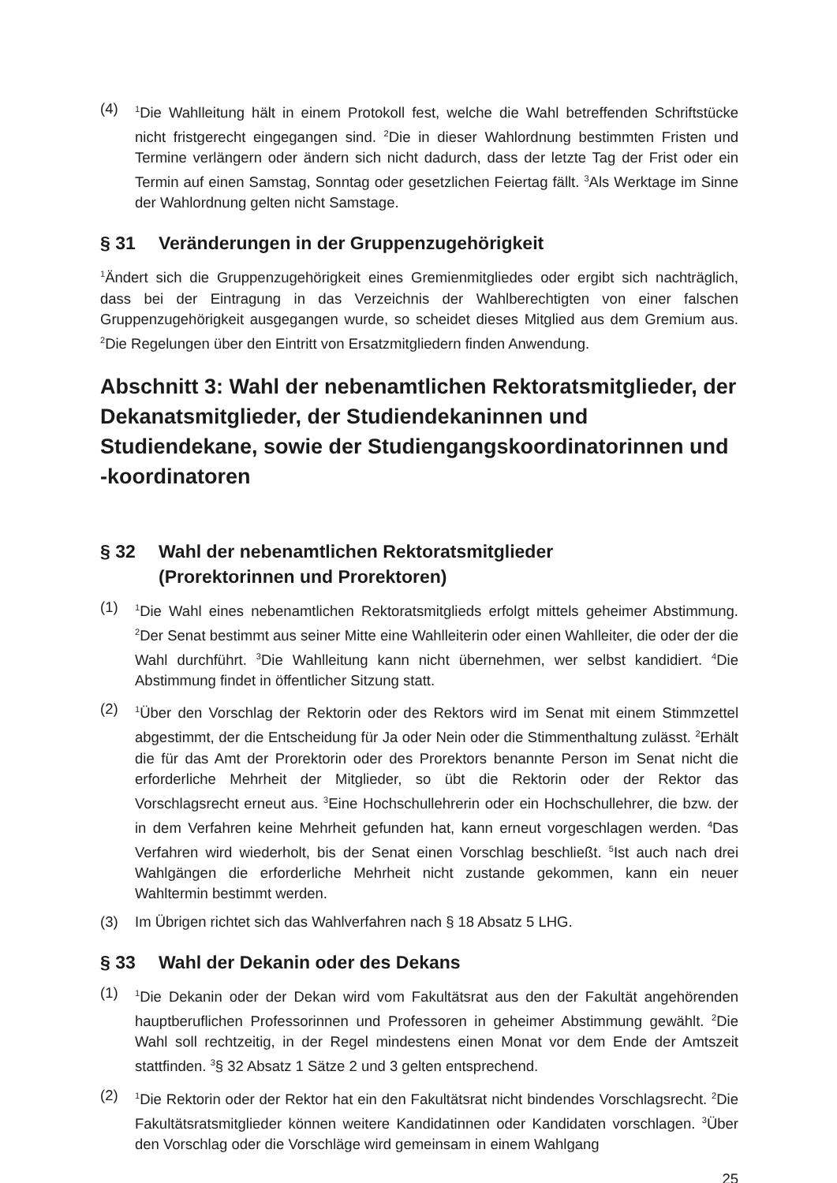(4) <sup>1</sup>Die Wahlleitung hält in einem Protokoll fest, welche die Wahl betreffenden Schriftstücke nicht fristgerecht eingegangen sind. <sup>2</sup>Die in dieser Wahlordnung bestimmten Fristen und Termine verlängern oder ändern sich nicht dadurch, dass der letzte Tag der Frist oder ein Termin auf einen Samstag, Sonntag oder gesetzlichen Feiertag fällt. <sup>3</sup>Als Werktage im Sinne der Wahlordnung gelten nicht Samstage.
§ 31 Veränderungen in der Gruppenzugehörigkeit
<sup>1</sup> Ändert sich die Gruppenzugehörigkeit eines Gremienmitgliedes oder ergibt sich nachträglich, dass bei der Eintragung in das Verzeichnis der Wahlberechtigten von einer falschen Gruppenzugehörigkeit ausgegangen wurde, so scheidet dieses Mitglied aus dem Gremium aus. <sup>2</sup>Die Regelungen über den Eintritt von Ersatzmitgliedern finden Anwendung.
Abschnitt 3: Wahl der nebenamtlichen Rektoratsmitglieder, der Dekanatsmitglieder, der Studiendekaninnen und Studiendekane, sowie der Studiengangskoordinatorinnen und -koordinatoren
§ 32 Wahl der nebenamtlichen Rektoratsmitglieder
(Prorektorinnen und Prorektoren)
(1) <sup>1</sup>Die Wahl eines nebenamtlichen Rektoratsmitglieds erfolgt mittels geheimer Abstimmung. <sup>2</sup>Der Senat bestimmt aus seiner Mitte eine Wahlleiterin oder einen Wahlleiter, die oder der die Wahl durchführt. <sup>3</sup>Die Wahlleitung kann nicht übernehmen, wer selbst kandidiert. <sup>4</sup>Die Abstimmung findet in öffentlicher Sitzung statt.
(2) <sup>1</sup>Über den Vorschlag der Rektorin oder des Rektors wird im Senat mit einem Stimmzettel abgestimmt, der die Entscheidung für Ja oder Nein oder die Stimmenthaltung zulässt. <sup>2</sup>Erhält die für das Amt der Prorektorin oder des Prorektors benannte Person im Senat nicht die erforderliche Mehrheit der Mitglieder, so übt die Rektorin oder der Rektor das Vorschlagsrecht erneut aus. <sup>3</sup>Eine Hochschullehrerin oder ein Hochschullehrer, die bzw. der in dem Verfahren keine Mehrheit gefunden hat, kann erneut vorgeschlagen werden. <sup>4</sup>Das Verfahren wird wiederholt, bis der Senat einen Vorschlag beschließt. <sup>5</sup>Ist auch nach drei Wahlgängen die erforderliche Mehrheit nicht zustande gekommen, kann ein neuer Wahltermin bestimmt werden.
(3) Im Übrigen richtet sich das Wahlverfahren nach § 18 Absatz 5 LHG.
§ 33 Wahl der Dekanin oder des Dekans
(1) <sup>1</sup>Die Dekanin oder der Dekan wird vom Fakultätsrat aus den der Fakultät angehörenden hauptberuflichen Professorinnen und Professoren in geheimer Abstimmung gewählt. <sup>2</sup>Die Wahl soll rechtzeitig, in der Regel mindestens einen Monat vor dem Ende der Amtszeit stattfinden. <sup>3</sup>§ 32 Absatz 1 Sätze 2 und 3 gelten entsprechend.
(2) <sup>1</sup>Die Rektorin oder der Rektor hat ein den Fakultätsrat nicht bindendes Vorschlagsrecht. <sup>2</sup>Die Fakultätsratsmitglieder können weitere Kandidatinnen oder Kandidaten vorschlagen. <sup>3</sup>Über den Vorschlag oder die Vorschläge wird gemeinsam in einem Wahlgang
25